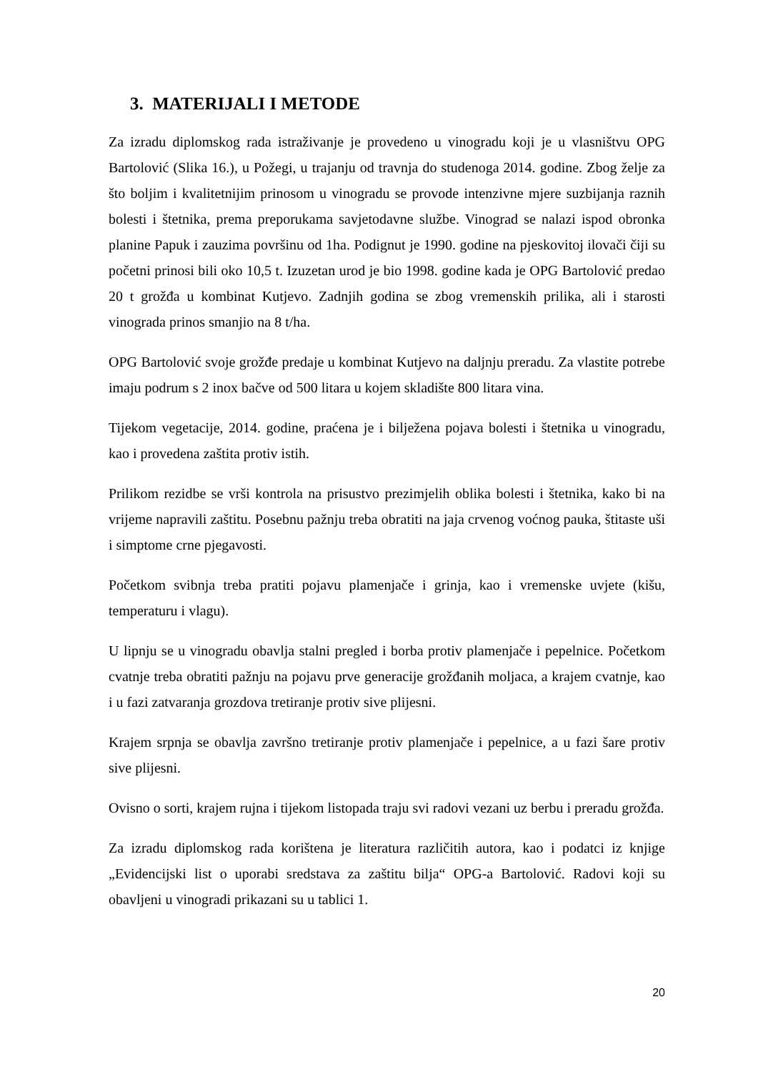3. MATERIJALI I METODE
Za izradu diplomskog rada istraživanje je provedeno u vinogradu koji je u vlasništvu OPG Bartolović (Slika 16.), u Požegi, u trajanju od travnja do studenoga 2014. godine. Zbog želje za što boljim i kvalitetnijim prinosom u vinogradu se provode intenzivne mjere suzbijanja raznih bolesti i štetnika, prema preporukama savjetodavne službe. Vinograd se nalazi ispod obronka planine Papuk i zauzima površinu od 1ha. Podignut je 1990. godine na pjeskovitoj ilovači čiji su početni prinosi bili oko 10,5 t. Izuzetan urod je bio 1998. godine kada je OPG Bartolović predao 20 t grožđa u kombinat Kutjevo. Zadnjih godina se zbog vremenskih prilika, ali i starosti vinograda prinos smanjio na 8 t/ha.
OPG Bartolović svoje grožđe predaje u kombinat Kutjevo na daljnju preradu. Za vlastite potrebe imaju podrum s 2 inox bačve od 500 litara u kojem skladište 800 litara vina.
Tijekom vegetacije, 2014. godine, praćena je i bilježena pojava bolesti i štetnika u vinogradu, kao i provedena zaštita protiv istih.
Prilikom rezidbe se vrši kontrola na prisustvo prezimjelih oblika bolesti i štetnika, kako bi na vrijeme napravili zaštitu. Posebnu pažnju treba obratiti na jaja crvenog voćnog pauka, štitaste uši i simptome crne pjegavosti.
Početkom svibnja treba pratiti pojavu plamenjače i grinja, kao i vremenske uvjete (kišu, temperaturu i vlagu).
U lipnju se u vinogradu obavlja stalni pregled i borba protiv plamenjače i pepelnice. Početkom cvatnje treba obratiti pažnju na pojavu prve generacije grožđanih moljaca, a krajem cvatnje, kao i u fazi zatvaranja grozdova tretiranje protiv sive plijesni.
Krajem srpnja se obavlja završno tretiranje protiv plamenjače i pepelnice, a u fazi šare protiv sive plijesni.
Ovisno o sorti, krajem rujna i tijekom listopada traju svi radovi vezani uz berbu i preradu grožđa.
Za izradu diplomskog rada korištena je literatura različitih autora, kao i podatci iz knjige „Evidencijski list o uporabi sredstava za zaštitu bilja“ OPG-a Bartolović. Radovi koji su obavljeni u vinogradi prikazani su u tablici 1.
20